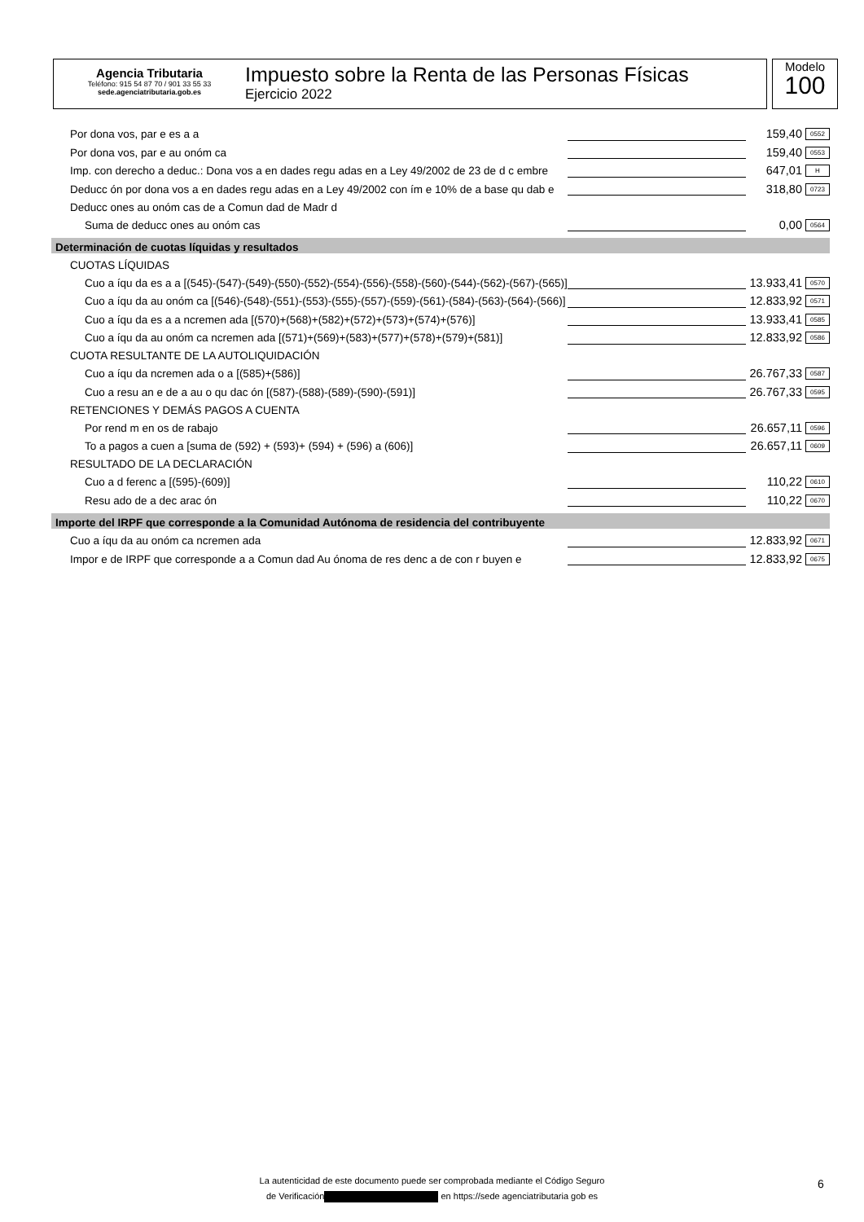Agencia Tributaria
Teléfono: 915 54 87 70 / 901 33 55 33
sede.agenciatributaria.gob.es
Impuesto sobre la Renta de las Personas Físicas
Ejercicio 2022
Modelo
100
| Por dona vos, par e es a a | | 159,40 | 0552 |
| Por dona vos, par e au onóm ca | | 159,40 | 0553 |
| Imp. con derecho a deduc.: Dona vos a en dades regu adas en a Ley 49/2002 de 23 de d c embre | | 647,01 | H |
| Deducc ón por dona vos a en dades regu adas en a Ley 49/2002 con ím e 10% de a base qu dab e | | 318,80 | 0723 |
| Deducc ones au onóm cas de a Comun dad de Madr d | | | |
| Suma de deducc ones au onóm cas | | 0,00 | 0564 |
| Determinación de cuotas líquidas y resultados | | | |
| CUOTAS LÍQUIDAS | | | |
| Cuo a íqu da es a a [(545)-(547)-(549)-(550)-(552)-(554)-(556)-(558)-(560)-(544)-(562)-(567)-(565)] | | 13.933,41 | 0570 |
| Cuo a íqu da au onóm ca [(546)-(548)-(551)-(553)-(555)-(557)-(559)-(561)-(584)-(563)-(564)-(566)] | | 12.833,92 | 0571 |
| Cuo a íqu da es a a ncremen ada [(570)+(568)+(582)+(572)+(573)+(574)+(576)] | | 13.933,41 | 0585 |
| Cuo a íqu da au onóm ca ncremen ada [(571)+(569)+(583)+(577)+(578)+(579)+(581)] | | 12.833,92 | 0586 |
| CUOTA RESULTANTE DE LA AUTOLIQUIDACIÓN | | | |
| Cuo a íqu da ncremen ada o a [(585)+(586)] | | 26.767,33 | 0587 |
| Cuo a resu an e de a au o qu dac ón [(587)-(588)-(589)-(590)-(591)] | | 26.767,33 | 0595 |
| RETENCIONES Y DEMÁS PAGOS A CUENTA | | | |
| Por rend m en os de rabajo | | 26.657,11 | 0596 |
| To a pagos a cuen a [suma de (592) + (593)+ (594) + (596) a (606)] | | 26.657,11 | 0609 |
| RESULTADO DE LA DECLARACIÓN | | | |
| Cuo a d ferenc a [(595)-(609)] | | 110,22 | 0610 |
| Resu ado de a dec arac ón | | 110,22 | 0670 |
| Importe del IRPF que corresponde a la Comunidad Autónoma de residencia del contribuyente | | | |
| Cuo a íqu da au onóm ca ncremen ada | | 12.833,92 | 0671 |
| Impor e de IRPF que corresponde a a Comun dad Au ónoma de res denc a de con r buyen e | | 12.833,92 | 0675 |
La autenticidad de este documento puede ser comprobada mediante el Código Seguro
de Verificación en https://sede agenciatributaria gob es
6